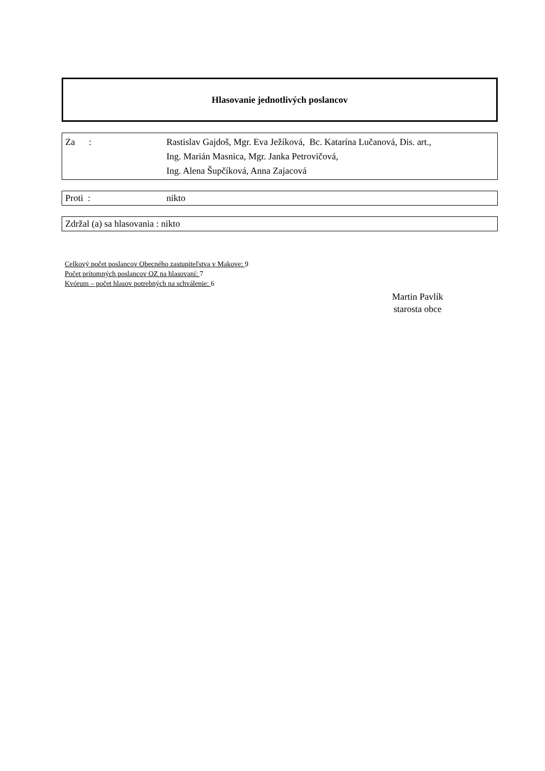Hlasovanie jednotlivých poslancov
Za : Rastislav Gajdoš, Mgr. Eva Ježíková, Bc. Katarína Lučanová, Dis. art.,
Ing. Marián Masnica, Mgr. Janka Petrovičová,
Ing. Alena Šupčíková, Anna Zajacová
Proti : nikto
Zdržal (a) sa hlasovania : nikto
Celkový počet poslancov Obecného zastupiteľstva v Makove: 9
Počet prítomných poslancov OZ na hlasovaní: 7
Kvórum – počet hlasov potrebných na schválenie: 6
Martin Pavlík
starosta obce